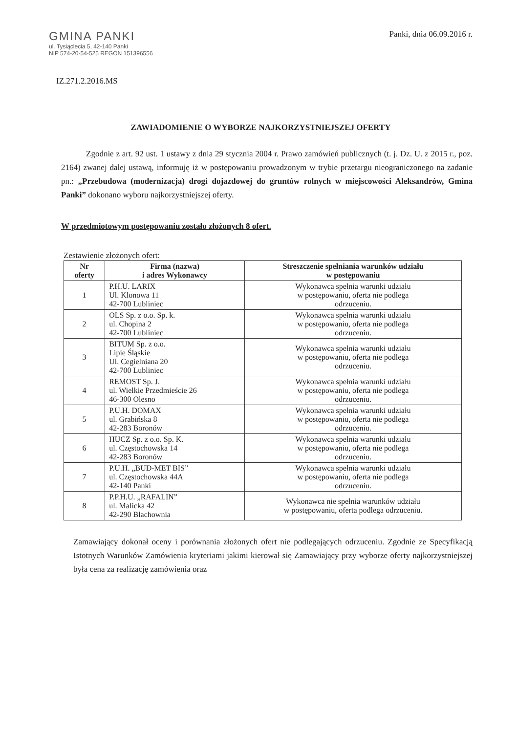GMINA PANKI
ul. Tysiąclecia 5, 42-140 Panki
NIP 574-20-54-525 REGON 151396556
Panki, dnia 06.09.2016 r.
IZ.271.2.2016.MS
ZAWIADOMIENIE O WYBORZE NAJKORZYSTNIEJSZEJ OFERTY
   Zgodnie z art. 92 ust. 1 ustawy z dnia 29 stycznia 2004 r. Prawo zamówień publicznych (t. j. Dz. U. z 2015 r., poz. 2164) zwanej dalej ustawą, informuję iż w postępowaniu prowadzonym w trybie przetargu nieograniczonego na zadanie pn.: „Przebudowa (modernizacja) drogi dojazdowej do gruntów rolnych w miejscowości Aleksandrów, Gmina Panki” dokonano wyboru najkorzystniejszej oferty.
W przedmiotowym postępowaniu zostało złożonych 8 ofert.
Zestawienie złożonych ofert:
| Nr oferty | Firma (nazwa) i adres Wykonawcy | Streszczenie spełniania warunków udziału w postępowaniu |
| --- | --- | --- |
| 1 | P.H.U. LARIX Ul. Klonowa 11 42-700 Lubliniec | Wykonawca spełnia warunki udziału w postępowaniu, oferta nie podlega odrzuceniu. |
| 2 | OLS Sp. z o.o. Sp. k. ul. Chopina 2 42-700 Lubliniec | Wykonawca spełnia warunki udziału w postępowaniu, oferta nie podlega odrzuceniu. |
| 3 | BITUM Sp. z o.o. Lipie Śląskie Ul. Cegielniana 20 42-700 Lubliniec | Wykonawca spełnia warunki udziału w postępowaniu, oferta nie podlega odrzuceniu. |
| 4 | REMOST Sp. J. ul. Wielkie Przedmieście 26 46-300 Olesno | Wykonawca spełnia warunki udziału w postępowaniu, oferta nie podlega odrzuceniu. |
| 5 | P.U.H. DOMAX ul. Grabińska 8 42-283 Boronów | Wykonawca spełnia warunki udziału w postępowaniu, oferta nie podlega odrzuceniu. |
| 6 | HUCZ Sp. z o.o. Sp. K. ul. Częstochowska 14 42-283 Boronów | Wykonawca spełnia warunki udziału w postępowaniu, oferta nie podlega odrzuceniu. |
| 7 | P.U.H. „BUD-MET BIS” ul. Częstochowska 44A 42-140 Panki | Wykonawca spełnia warunki udziału w postępowaniu, oferta nie podlega odrzuceniu. |
| 8 | P.P.H.U. „RAFALIN” ul. Malicka 42 42-290 Blachownia | Wykonawca nie spełnia warunków udziału w postępowaniu, oferta podlega odrzuceniu. |
Zamawiający dokonał oceny i porównania złożonych ofert nie podlegających odrzuceniu. Zgodnie ze Specyfikacją Istotnych Warunków Zamówienia kryteriami jakimi kierował się Zamawiający przy wyborze oferty najkorzystniejszej była cena za realizację zamówienia oraz